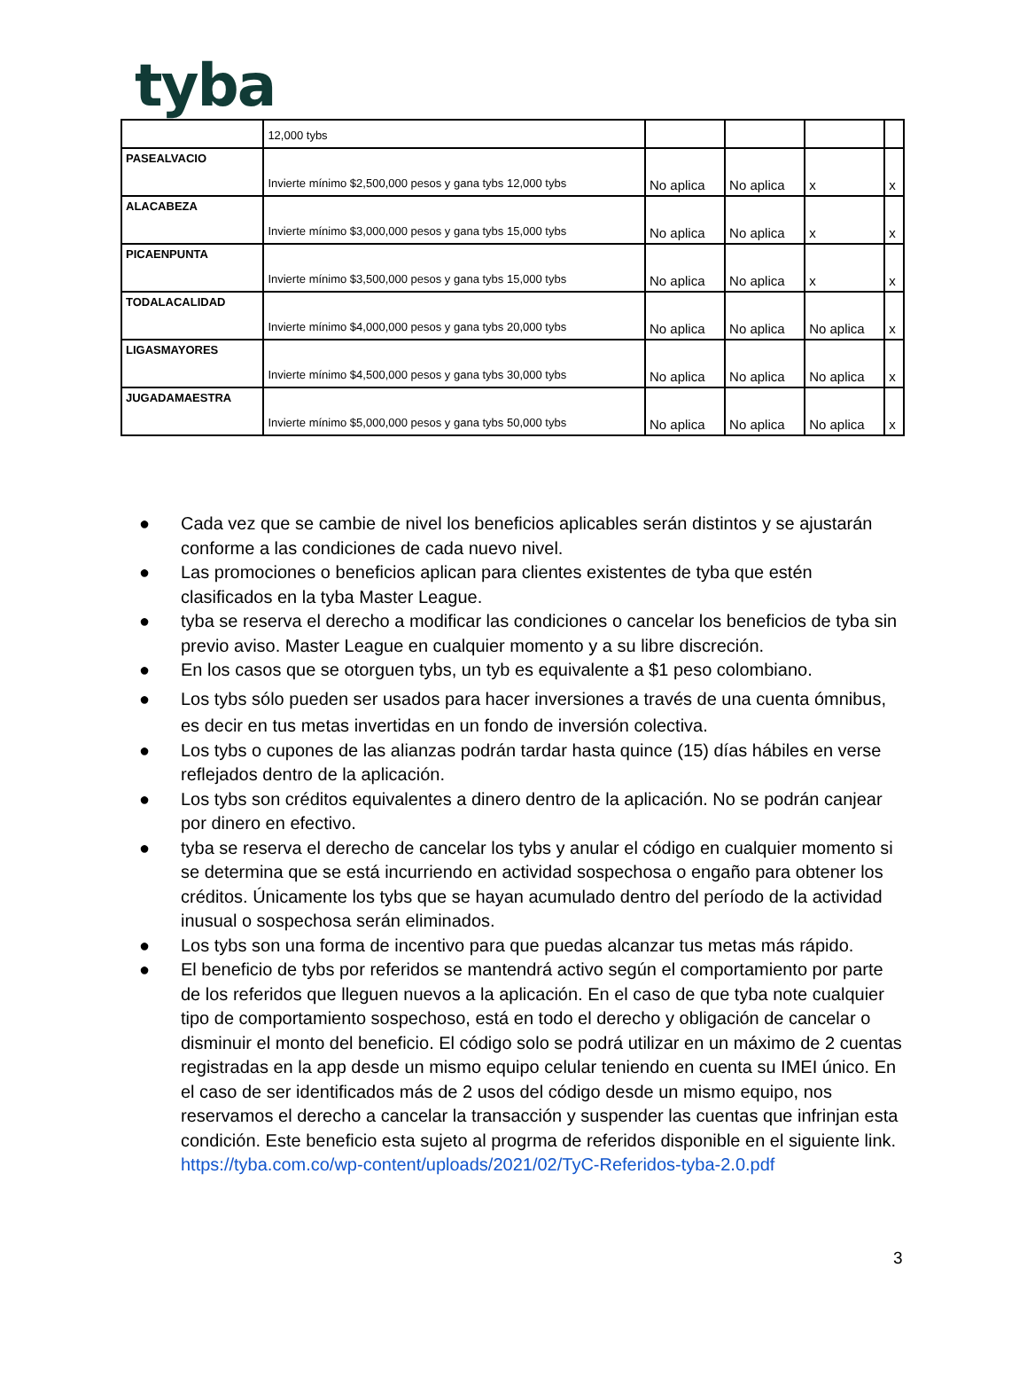tyba
| | 12,000 tybs | | | | |
| PASEALVACIO | Invierte mínimo $2,500,000 pesos y gana tybs 12,000 tybs | No aplica | No aplica | x | x |
| ALACABEZA | Invierte mínimo $3,000,000 pesos y gana tybs 15,000 tybs | No aplica | No aplica | x | x |
| PICAENPUNTA | Invierte mínimo $3,500,000 pesos y gana tybs 15,000 tybs | No aplica | No aplica | x | x |
| TODALACALIDAD | Invierte mínimo $4,000,000 pesos y gana tybs 20,000 tybs | No aplica | No aplica | No aplica | x |
| LIGASMAYORES | Invierte mínimo $4,500,000 pesos y gana tybs 30,000 tybs | No aplica | No aplica | No aplica | x |
| JUGADAMAESTRA | Invierte mínimo $5,000,000 pesos y gana tybs 50,000 tybs | No aplica | No aplica | No aplica | x |
● Cada vez que se cambie de nivel los beneficios aplicables serán distintos y se ajustarán conforme a las condiciones de cada nuevo nivel.
● Las promociones o beneficios aplican para clientes existentes de tyba que estén clasificados en la tyba Master League.
● tyba se reserva el derecho a modificar las condiciones o cancelar los beneficios de tyba sin previo aviso. Master League en cualquier momento y a su libre discreción.
● En los casos que se otorguen tybs, un tyb es equivalente a $1 peso colombiano.
● Los tybs sólo pueden ser usados para hacer inversiones a través de una cuenta ómnibus, es decir en tus metas invertidas en un fondo de inversión colectiva.
● Los tybs o cupones de las alianzas podrán tardar hasta quince (15) días hábiles en verse reflejados dentro de la aplicación.
● Los tybs son créditos equivalentes a dinero dentro de la aplicación. No se podrán canjear por dinero en efectivo.
● tyba se reserva el derecho de cancelar los tybs y anular el código en cualquier momento si se determina que se está incurriendo en actividad sospechosa o engaño para obtener los créditos. Únicamente los tybs que se hayan acumulado dentro del período de la actividad inusual o sospechosa serán eliminados.
● Los tybs son una forma de incentivo para que puedas alcanzar tus metas más rápido.
● El beneficio de tybs por referidos se mantendrá activo según el comportamiento por parte de los referidos que lleguen nuevos a la aplicación. En el caso de que tyba note cualquier tipo de comportamiento sospechoso, está en todo el derecho y obligación de cancelar o disminuir el monto del beneficio. El código solo se podrá utilizar en un máximo de 2 cuentas registradas en la app desde un mismo equipo celular teniendo en cuenta su IMEI único. En el caso de ser identificados más de 2 usos del código desde un mismo equipo, nos reservamos el derecho a cancelar la transacción y suspender las cuentas que infrinjan esta condición. Este beneficio esta sujeto al progrma de referidos disponible en el siguiente link. https://tyba.com.co/wp-content/uploads/2021/02/TyC-Referidos-tyba-2.0.pdf
3